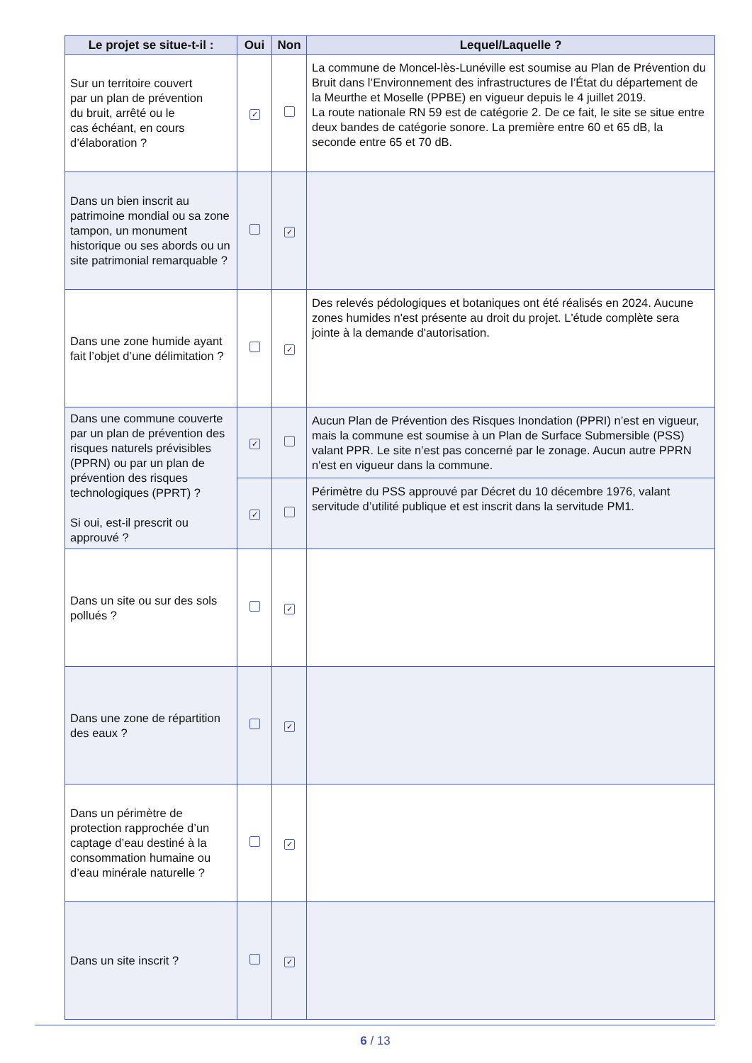| Le projet se situe-t-il : | Oui | Non | Lequel/Laquelle ? |
| --- | --- | --- | --- |
| Sur un territoire couvert par un plan de prévention du bruit, arrêté ou le cas échéant, en cours d’élaboration ? | ✓ | | La commune de Moncel-lès-Lunéville est soumise au Plan de Prévention du Bruit dans l’Environnement des infrastructures de l’État du département de la Meurthe et Moselle (PPBE) en vigueur depuis le 4 juillet 2019. La route nationale RN 59 est de catégorie 2. De ce fait, le site se situe entre deux bandes de catégorie sonore. La première entre 60 et 65 dB, la seconde entre 65 et 70 dB. |
| Dans un bien inscrit au patrimoine mondial ou sa zone tampon, un monument historique ou ses abords ou un site patrimonial remarquable ? | | ✓ | |
| Dans une zone humide ayant fait l’objet d’une délimitation ? | | ✓ | Des relevés pédologiques et botaniques ont été réalisés en 2024. Aucune zones humides n'est présente au droit du projet. L'étude complète sera jointe à la demande d'autorisation. |
| Dans une commune couverte par un plan de prévention des risques naturels prévisibles (PPRN) ou par un plan de prévention des risques technologiques (PPRT) ? Si oui, est-il prescrit ou approuvé ? | ✓ | | Aucun Plan de Prévention des Risques Inondation (PPRI) n’est en vigueur, mais la commune est soumise à un Plan de Surface Submersible (PSS) valant PPR. Le site n’est pas concerné par le zonage. Aucun autre PPRN n'est en vigueur dans la commune. |
| | ✓ | | Périmètre du PSS approuvé par Décret du 10 décembre 1976, valant servitude d’utilité publique et est inscrit dans la servitude PM1. |
| Dans un site ou sur des sols pollués ? | | ✓ | |
| Dans une zone de répartition des eaux ? | | ✓ | |
| Dans un périmètre de protection rapprochée d’un captage d’eau destiné à la consommation humaine ou d’eau minérale naturelle ? | | ✓ | |
| Dans un site inscrit ? | | ✓ | |
6 / 13